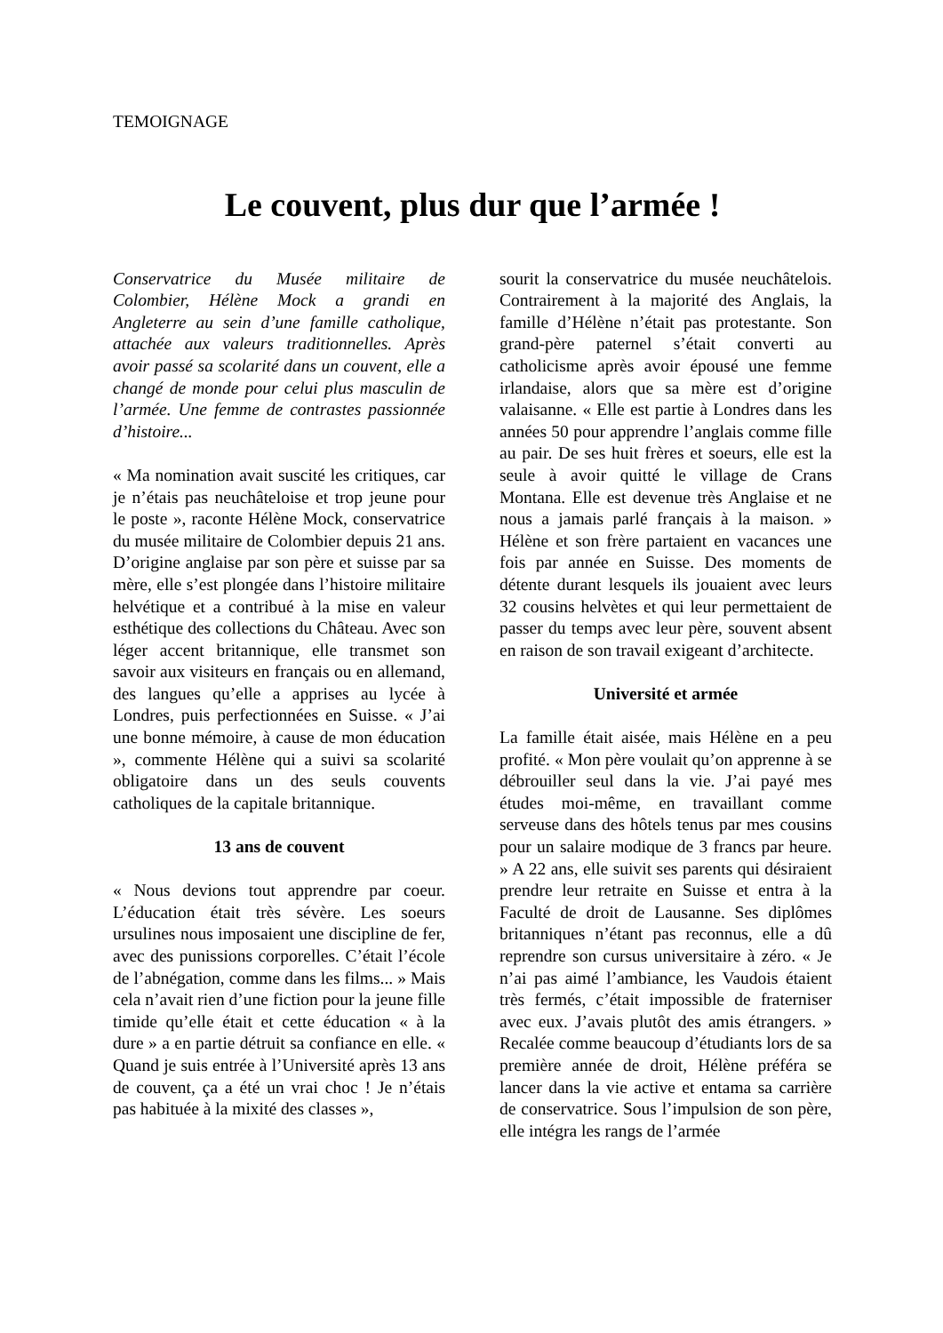TEMOIGNAGE
Le couvent, plus dur que l’armée !
Conservatrice du Musée militaire de Colombier, Hélène Mock a grandi en Angleterre au sein d’une famille catholique, attachée aux valeurs traditionnelles. Après avoir passé sa scolarité dans un couvent, elle a changé de monde pour celui plus masculin de l’armée. Une femme de contrastes passionnée d’histoire...
« Ma nomination avait suscité les critiques, car je n’étais pas neuchâteloise et trop jeune pour le poste », raconte Hélène Mock, conservatrice du musée militaire de Colombier depuis 21 ans. D’origine anglaise par son père et suisse par sa mère, elle s’est plongée dans l’histoire militaire helvétique et a contribué à la mise en valeur esthétique des collections du Château. Avec son léger accent britannique, elle transmet son savoir aux visiteurs en français ou en allemand, des langues qu’elle a apprises au lycée à Londres, puis perfectionnées en Suisse. « J’ai une bonne mémoire, à cause de mon éducation », commente Hélène qui a suivi sa scolarité obligatoire dans un des seuls couvents catholiques de la capitale britannique.
13 ans de couvent
« Nous devions tout apprendre par coeur. L’éducation était très sévère. Les soeurs ursulines nous imposaient une discipline de fer, avec des punissions corporelles. C’était l’école de l’abnégation, comme dans les films... » Mais cela n’avait rien d’une fiction pour la jeune fille timide qu’elle était et cette éducation « à la dure » a en partie détruit sa confiance en elle. « Quand je suis entrée à l’Université après 13 ans de couvent, ça a été un vrai choc ! Je n’étais pas habituée à la mixité des classes »,
sourit la conservatrice du musée neuchâtelois. Contrairement à la majorité des Anglais, la famille d’Hélène n’était pas protestante. Son grand-père paternel s’était converti au catholicisme après avoir épousé une femme irlandaise, alors que sa mère est d’origine valaisanne. « Elle est partie à Londres dans les années 50 pour apprendre l’anglais comme fille au pair. De ses huit frères et soeurs, elle est la seule à avoir quitté le village de Crans Montana. Elle est devenue très Anglaise et ne nous a jamais parlé français à la maison. » Hélène et son frère partaient en vacances une fois par année en Suisse. Des moments de détente durant lesquels ils jouaient avec leurs 32 cousins helvètes et qui leur permettaient de passer du temps avec leur père, souvent absent en raison de son travail exigeant d’architecte.
Université et armée
La famille était aisée, mais Hélène en a peu profité. « Mon père voulait qu’on apprenne à se débrouiller seul dans la vie. J’ai payé mes études moi-même, en travaillant comme serveuse dans des hôtels tenus par mes cousins pour un salaire modique de 3 francs par heure. » A 22 ans, elle suivit ses parents qui désiraient prendre leur retraite en Suisse et entra à la Faculté de droit de Lausanne. Ses diplômes britanniques n’étant pas reconnus, elle a dû reprendre son cursus universitaire à zéro. « Je n’ai pas aimé l’ambiance, les Vaudois étaient très fermés, c’était impossible de fraterniser avec eux. J’avais plutôt des amis étrangers. » Recalée comme beaucoup d’étudiants lors de sa première année de droit, Hélène préféra se lancer dans la vie active et entama sa carrière de conservatrice. Sous l’impulsion de son père, elle intégra les rangs de l’armée